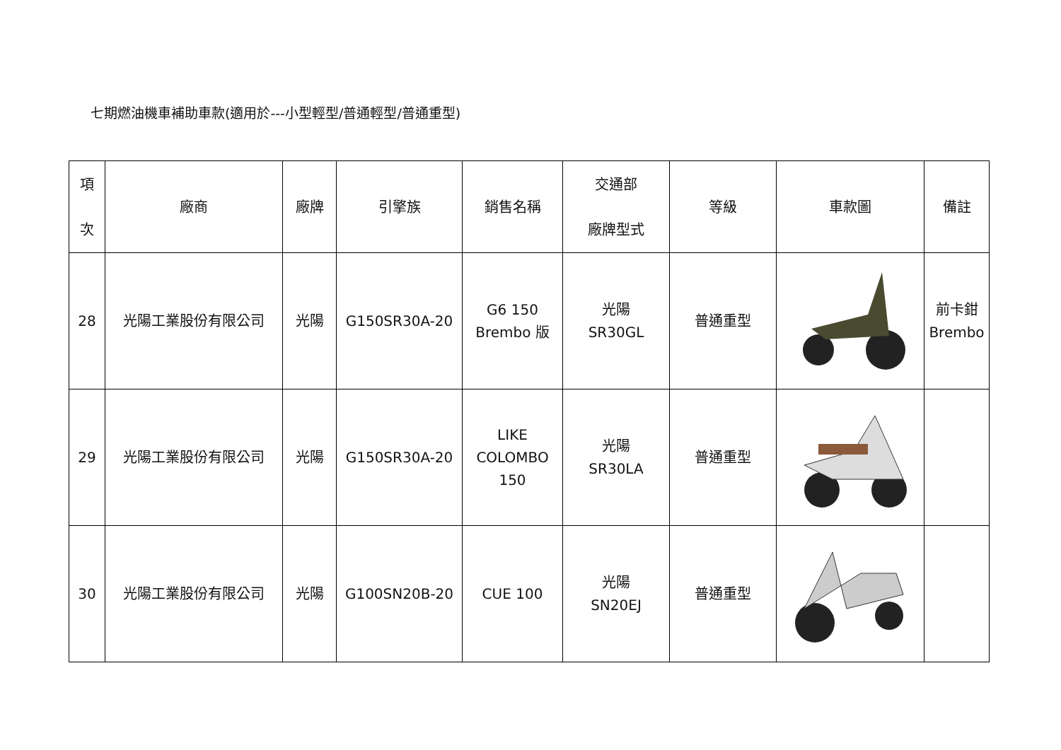七期燃油機車補助車款(適用於---小型輕型/普通輕型/普通重型)
| 項 次 | 廠商 | 廠牌 | 引擎族 | 銷售名稱 | 交通部 廠牌型式 | 等級 | 車款圖 | 備註 |
| --- | --- | --- | --- | --- | --- | --- | --- | --- |
| 28 | 光陽工業股份有限公司 | 光陽 | G150SR30A-20 | G6 150 Brembo 版 | 光陽 SR30GL | 普通重型 | | 前卡鉗 Brembo |
| 29 | 光陽工業股份有限公司 | 光陽 | G150SR30A-20 | LIKE COLOMBO 150 | 光陽 SR30LA | 普通重型 | | |
| 30 | 光陽工業股份有限公司 | 光陽 | G100SN20B-20 | CUE 100 | 光陽 SN20EJ | 普通重型 | | |